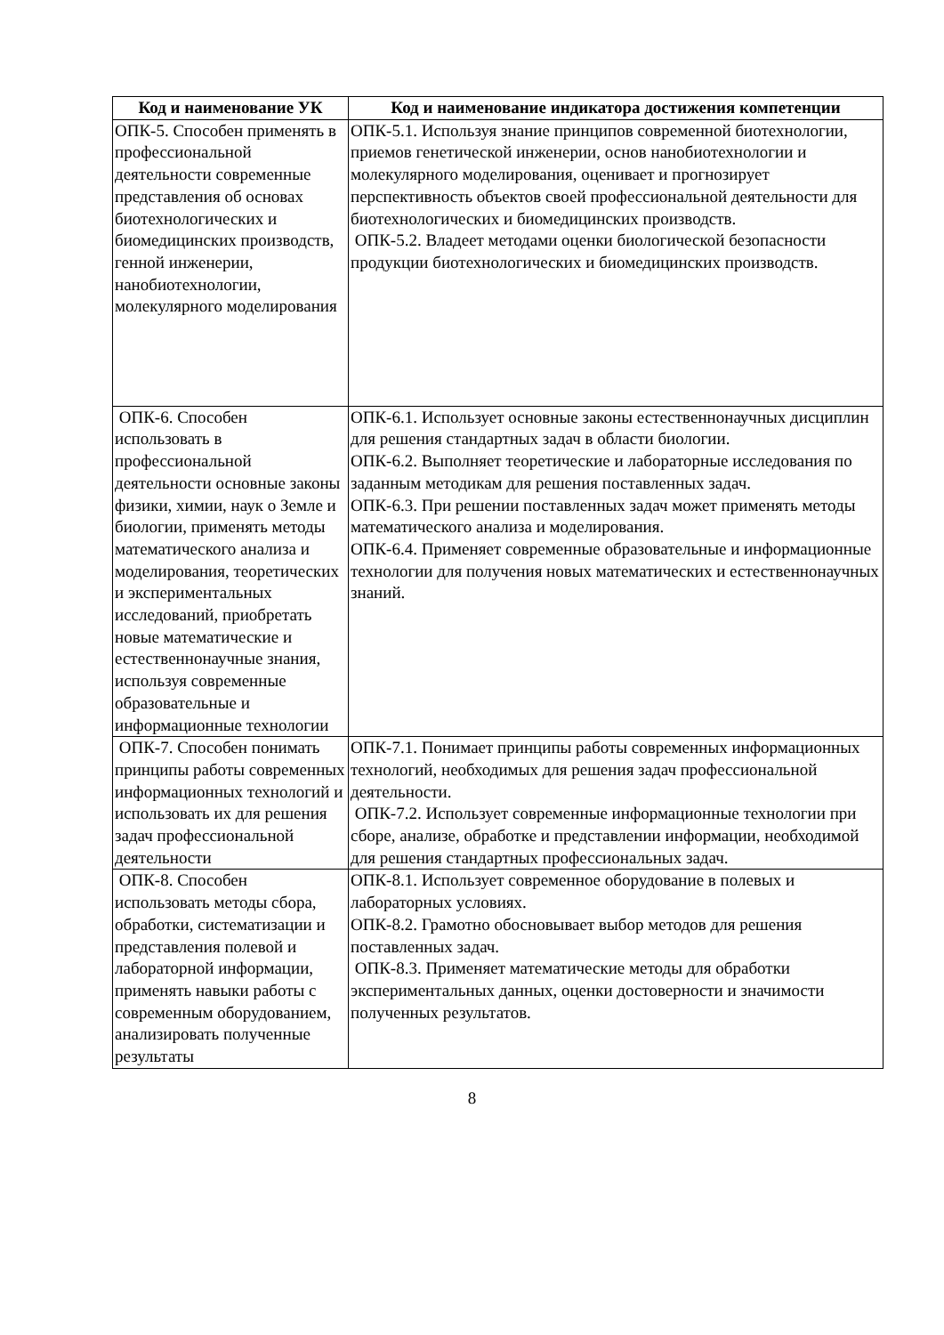| Код и наименование УК | Код и наименование индикатора достижения компетенции |
| --- | --- |
| ОПК-5. Способен применять в профессиональной деятельности современные представления об основах биотехнологических и биомедицинских производств, генной инженерии, нанобиотехнологии, молекулярного моделирования | ОПК-5.1. Используя знание принципов современной биотехнологии, приемов генетической инженерии, основ нанобиотехнологии и молекулярного моделирования, оценивает и прогнозирует перспективность объектов своей профессиональной деятельности для биотехнологических и биомедицинских производств. ОПК-5.2. Владеет методами оценки биологической безопасности продукции биотехнологических и биомедицинских производств. |
| ОПК-6. Способен использовать в профессиональной деятельности основные законы физики, химии, наук о Земле и биологии, применять методы математического анализа и моделирования, теоретических и экспериментальных исследований, приобретать новые математические и естественнонаучные знания, используя современные образовательные и информационные технологии | ОПК-6.1. Использует основные законы естественнонаучных дисциплин для решения стандартных задач в области биологии. ОПК-6.2. Выполняет теоретические и лабораторные исследования по заданным методикам для решения поставленных задач. ОПК-6.3. При решении поставленных задач может применять методы математического анализа и моделирования. ОПК-6.4. Применяет современные образовательные и информационные технологии для получения новых математических и естественнонаучных знаний. |
| ОПК-7. Способен понимать принципы работы современных информационных технологий и использовать их для решения задач профессиональной деятельности | ОПК-7.1. Понимает принципы работы современных информационных технологий, необходимых для решения задач профессиональной деятельности. ОПК-7.2. Использует современные информационные технологии при сборе, анализе, обработке и представлении информации, необходимой для решения стандартных профессиональных задач. |
| ОПК-8. Способен использовать методы сбора, обработки, систематизации и представления полевой и лабораторной информации, применять навыки работы с современным оборудованием, анализировать полученные результаты | ОПК-8.1. Использует современное оборудование в полевых и лабораторных условиях. ОПК-8.2. Грамотно обосновывает выбор методов для решения поставленных задач. ОПК-8.3. Применяет математические методы для обработки экспериментальных данных, оценки достоверности и значимости полученных результатов. |
8